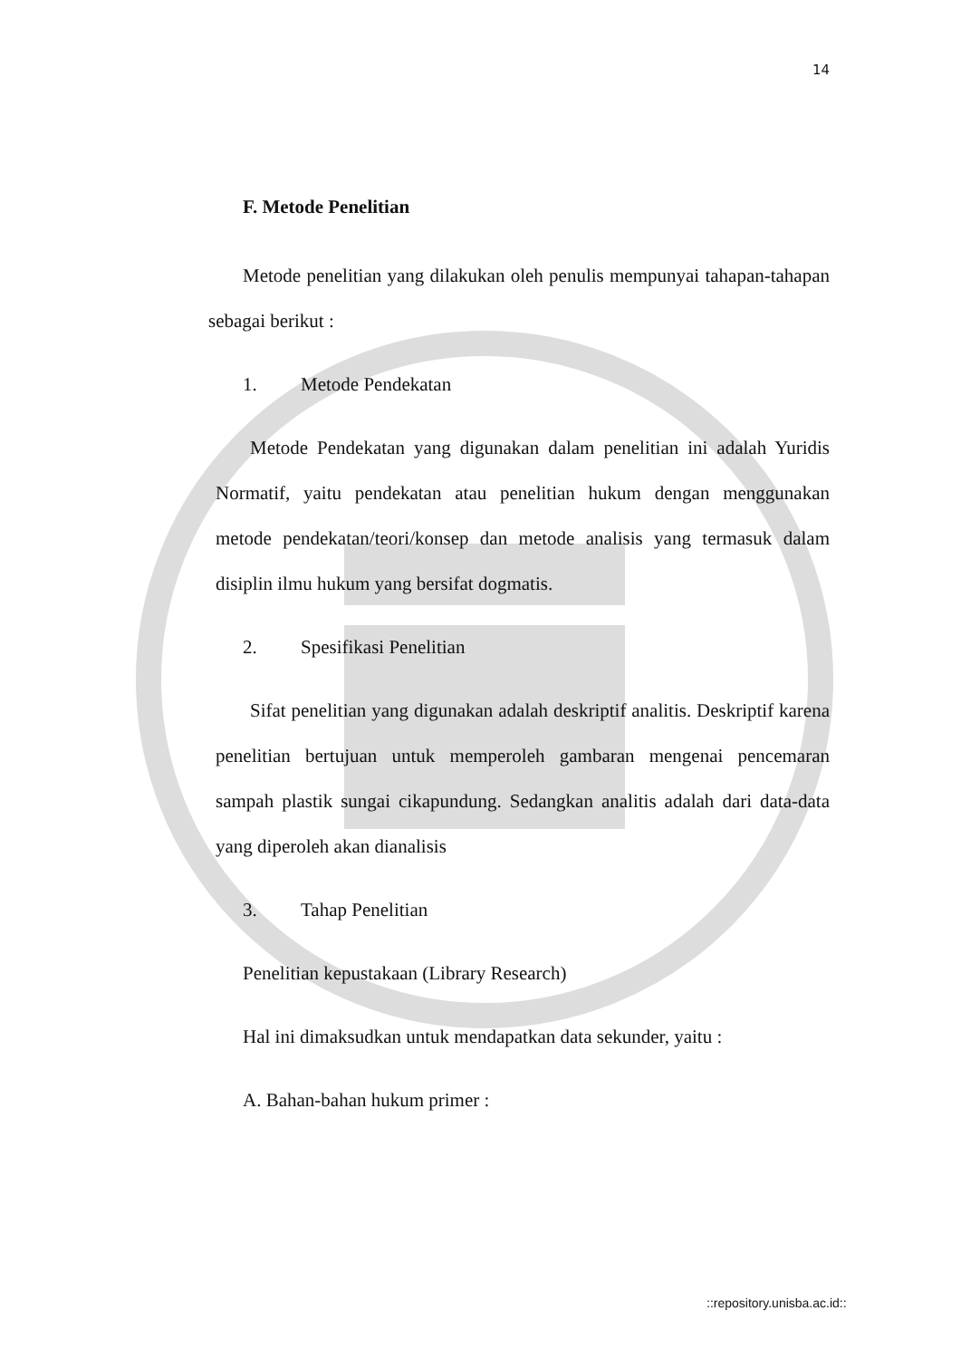14
F. Metode Penelitian
Metode penelitian yang dilakukan oleh penulis mempunyai tahapan-tahapan sebagai berikut :
1. Metode Pendekatan
Metode Pendekatan yang digunakan dalam penelitian ini adalah Yuridis Normatif, yaitu pendekatan atau penelitian hukum dengan menggunakan metode pendekatan/teori/konsep dan metode analisis yang termasuk dalam disiplin ilmu hukum yang bersifat dogmatis.
2. Spesifikasi Penelitian
Sifat penelitian yang digunakan adalah deskriptif analitis. Deskriptif karena penelitian bertujuan untuk memperoleh gambaran mengenai pencemaran sampah plastik sungai cikapundung. Sedangkan analitis adalah dari data-data yang diperoleh akan dianalisis
3. Tahap Penelitian
Penelitian kepustakaan (Library Research)
Hal ini dimaksudkan untuk mendapatkan data sekunder, yaitu :
A. Bahan-bahan hukum primer :
::repository.unisba.ac.id::